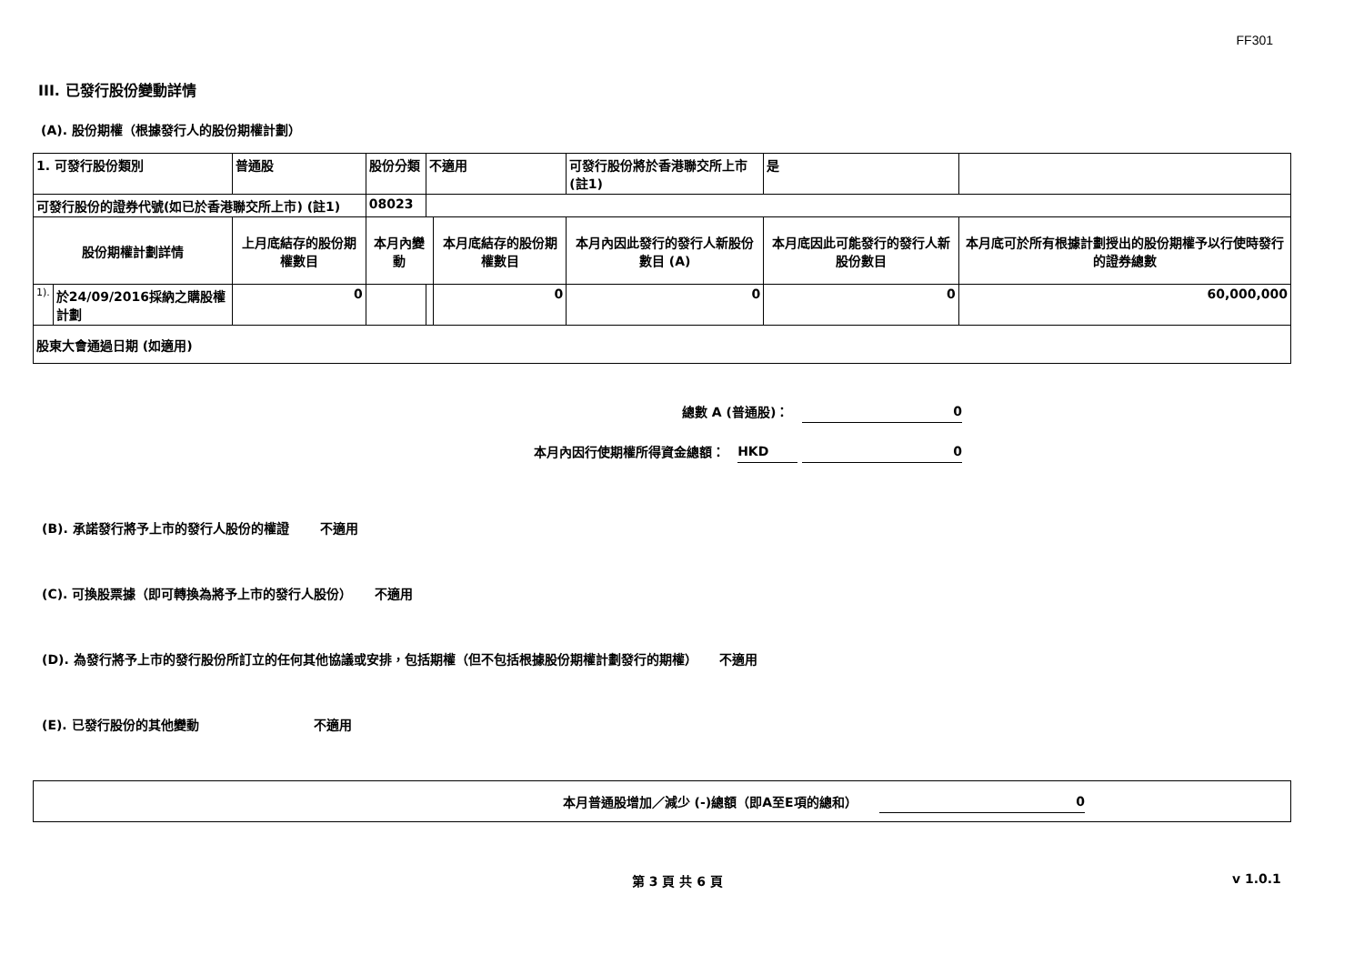FF301
III. 已發行股份變動詳情
(A). 股份期權（根據發行人的股份期權計劃）
| 1. 可發行股份類別 | | 普通股 | 股份分類 | 不適用 | | 可發行股份將於香港聯交所上市 (註1) | | 是 | |
| 可發行股份的證券代號(如已於香港聯交所上市) (註1) | | | 08023 | | | | | | |
| 股份期權計劃詳情 | | 上月底結存的股份期權數目 | 本月內變動 | | 本月底結存的股份期權數目 | 本月內因此發行的發行人新股份數目 (A) | 本月底因此可能發行的發行人新股份數目 | | 本月底可於所有根據計劃授出的股份期權予以行使時發行的證券總數 |
| 1). | 於24/09/2016採納之購股權計劃 | 0 | | | 0 | 0 | 0 | | 60,000,000 |
| 股東大會通過日期 (如適用) | | | | | | | | | |
總數 A (普通股)： 0
本月內因行使期權所得資金總額： HKD 0
(B). 承諾發行將予上市的發行人股份的權證 不適用
(C). 可換股票據（即可轉換為將予上市的發行人股份） 不適用
(D). 為發行將予上市的發行股份所訂立的任何其他協議或安排，包括期權（但不包括根據股份期權計劃發行的期權） 不適用
(E). 已發行股份的其他變動 不適用
本月普通股增加／減少 (-)總額（即A至E項的總和） 0
第 3 頁 共 6 頁 v 1.0.1